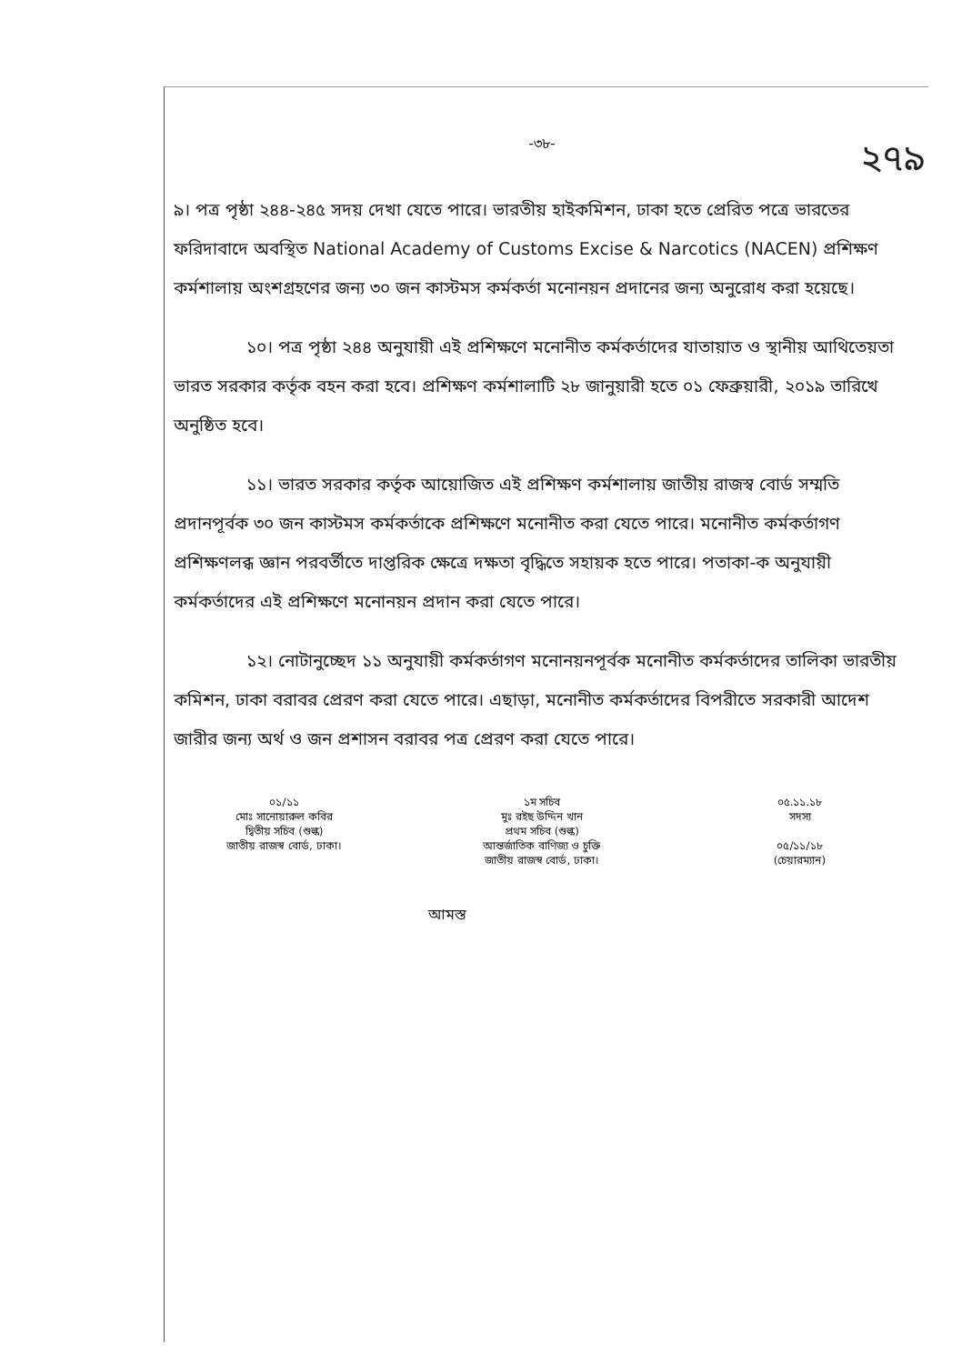২৭৯
-৩৮-
৯। পত্র পৃষ্ঠা ২৪৪-২৪৫ সদয় দেখা যেতে পারে। ভারতীয় হাইকমিশন, ঢাকা হতে প্রেরিত পত্রে ভারতের ফরিদাবাদে অবস্থিত National Academy of Customs Excise & Narcotics (NACEN) প্রশিক্ষণ কর্মশালায় অংশগ্রহণের জন্য ৩০ জন কাস্টমস কর্মকর্তা মনোনয়ন প্রদানের জন্য অনুরোধ করা হয়েছে।
১০। পত্র পৃষ্ঠা ২৪৪ অনুযায়ী এই প্রশিক্ষণে মনোনীত কর্মকর্তাদের যাতায়াত ও স্থানীয় আথিতেয়তা ভারত সরকার কর্তৃক বহন করা হবে। প্রশিক্ষণ কর্মশালাটি ২৮ জানুয়ারী হতে ০১ ফেব্রুয়ারী, ২০১৯ তারিখে অনুষ্ঠিত হবে।
১১। ভারত সরকার কর্তৃক আয়োজিত এই প্রশিক্ষণ কর্মশালায় জাতীয় রাজস্ব বোর্ড সম্মতি প্রদানপূর্বক ৩০ জন কাস্টমস কর্মকর্তাকে প্রশিক্ষণে মনোনীত করা যেতে পারে। মনোনীত কর্মকর্তাগণ প্রশিক্ষণলব্ধ জ্ঞান পরবর্তীতে দাপ্তরিক ক্ষেত্রে দক্ষতা বৃদ্ধিতে সহায়ক হতে পারে। পতাকা-ক অনুযায়ী কর্মকর্তাদের এই প্রশিক্ষণে মনোনয়ন প্রদান করা যেতে পারে।
১২। নোটানুচ্ছেদ ১১ অনুযায়ী কর্মকর্তাগণ মনোনয়নপূর্বক মনোনীত কর্মকর্তাদের তালিকা ভারতীয় কমিশন, ঢাকা বরাবর প্রেরণ করা যেতে পারে। এছাড়া, মনোনীত কর্মকর্তাদের বিপরীতে সরকারী আদেশ জারীর জন্য অর্থ ও জন প্রশাসন বরাবর পত্র প্রেরণ করা যেতে পারে।
০১/১১
মোঃ সানোয়ারুল কবির
দ্বিতীয় সচিব (শুল্ক)
জাতীয় রাজস্ব বোর্ড, ঢাকা।
১ম সচিব
মুঃ রইছ উদ্দিন খান
প্রথম সচিব (শুল্ক)
আন্তর্জাতিক বাণিজ্য ও চুক্তি
জাতীয় রাজস্ব বোর্ড, ঢাকা।
০৫.১১.১৮
সদস্য
০৫/১১/১৮
(চেয়ারম্যান)
আমস্ত